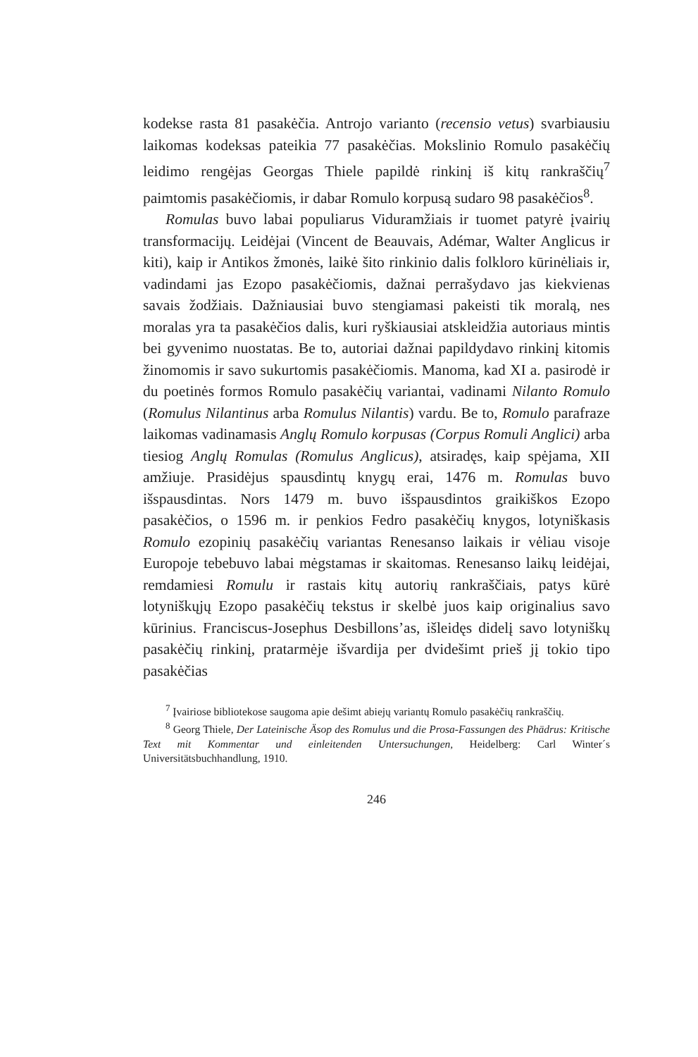kodekse rasta 81 pasakėčia. Antrojo varianto (recensio vetus) svarbiausiu laikomas kodeksas pateikia 77 pasakėčias. Mokslinio Romulo pasakėčių leidimo rengėjas Georgas Thiele papildė rinkinį iš kitų rankraščių<sup>7</sup> paimtomis pasakėčiomis, ir dabar Romulo korpusą sudaro 98 pasakėčios<sup>8</sup>.
Romulas buvo labai populiarus Viduramžiais ir tuomet patyrė įvairių transformacijų. Leidėjai (Vincent de Beauvais, Adémar, Walter Anglicus ir kiti), kaip ir Antikos žmonės, laikė šito rinkinio dalis folkloro kūrinėliais ir, vadindami jas Ezopo pasakėčiomis, dažnai perrašydavo jas kiekvienas savais žodžiais. Dažniausiai buvo stengiamasi pakeisti tik moralą, nes moralas yra ta pasakėčios dalis, kuri ryškiausiai atskleidžia autoriaus mintis bei gyvenimo nuostatas. Be to, autoriai dažnai papildydavo rinkinį kitomis žinomomis ir savo sukurtomis pasakėčiomis. Manoma, kad XI a. pasirodė ir du poetinės formos Romulo pasakėčių variantai, vadinami Nilanto Romulo (Romulus Nilantinus arba Romulus Nilantis) vardu. Be to, Romulo parafraze laikomas vadinamasis Anglų Romulo korpusas (Corpus Romuli Anglici) arba tiesiog Anglų Romulas (Romulus Anglicus), atsiradęs, kaip spėjama, XII amžiuje. Prasidėjus spausdintų knygų erai, 1476 m. Romulas buvo išspausdintas. Nors 1479 m. buvo išspausdintos graikiškos Ezopo pasakėčios, o 1596 m. ir penkios Fedro pasakėčių knygos, lotyniškasis Romulo ezopinių pasakėčių variantas Renesanso laikais ir vėliau visoje Europoje tebebuvo labai mėgstamas ir skaitomas. Renesanso laikų leidėjai, remdamiesi Romulu ir rastais kitų autorių rankraščiais, patys kūrė lotyniškųjų Ezopo pasakėčių tekstus ir skelbė juos kaip originalius savo kūrinius. Franciscus-Josephus Desbillons’as, išleidęs didelį savo lotyniškų pasakėčių rinkinį, pratarmėje išvardija per dvidešimt prieš jį tokio tipo pasakėčias
<sup>7</sup> Įvairiose bibliotekose saugoma apie dešimt abiejų variantų Romulo pasakėčių rankraščių.
<sup>8</sup> Georg Thiele, Der Lateinische Äsop des Romulus und die Prosa-Fassungen des Phädrus: Kritische Text mit Kommentar und einleitenden Untersuchungen, Heidelberg: Carl Winter´s Universitätsbuchhandlung, 1910.
246